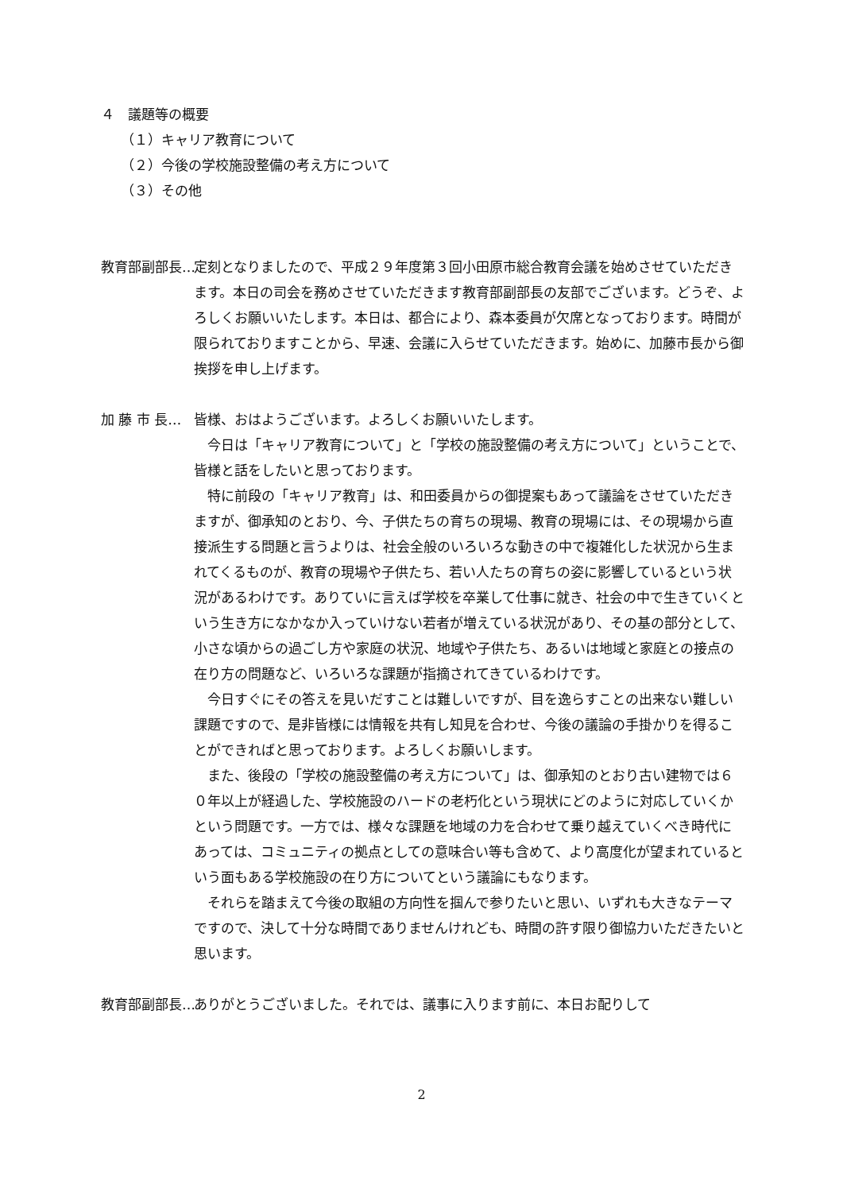４　議題等の概要
（１）キャリア教育について
（２）今後の学校施設整備の考え方について
（３）その他
教育部副部長… 定刻となりましたので、平成２９年度第３回小田原市総合教育会議を始めさせていただきます。本日の司会を務めさせていただきます教育部副部長の友部でございます。どうぞ、よろしくお願いいたします。本日は、都合により、森本委員が欠席となっております。時間が限られておりますことから、早速、会議に入らせていただきます。始めに、加藤市長から御挨拶を申し上げます。
加 藤 市 長… 皆様、おはようございます。よろしくお願いいたします。
今日は「キャリア教育について」と「学校の施設整備の考え方について」ということで、皆様と話をしたいと思っております。
特に前段の「キャリア教育」は、和田委員からの御提案もあって議論をさせていただきますが、御承知のとおり、今、子供たちの育ちの現場、教育の現場には、その現場から直接派生する問題と言うよりは、社会全般のいろいろな動きの中で複雑化した状況から生まれてくるものが、教育の現場や子供たち、若い人たちの育ちの姿に影響しているという状況があるわけです。ありていに言えば学校を卒業して仕事に就き、社会の中で生きていくという生き方になかなか入っていけない若者が増えている状況があり、その基の部分として、小さな頃からの過ごし方や家庭の状況、地域や子供たち、あるいは地域と家庭との接点の在り方の問題など、いろいろな課題が指摘されてきているわけです。
今日すぐにその答えを見いだすことは難しいですが、目を逸らすことの出来ない難しい課題ですので、是非皆様には情報を共有し知見を合わせ、今後の議論の手掛かりを得ることができればと思っております。よろしくお願いします。
また、後段の「学校の施設整備の考え方について」は、御承知のとおり古い建物では６０年以上が経過した、学校施設のハードの老朽化という現状にどのように対応していくかという問題です。一方では、様々な課題を地域の力を合わせて乗り越えていくべき時代にあっては、コミュニティの拠点としての意味合い等も含めて、より高度化が望まれているという面もある学校施設の在り方についてという議論にもなります。
それらを踏まえて今後の取組の方向性を掴んで参りたいと思い、いずれも大きなテーマですので、決して十分な時間でありませんけれども、時間の許す限り御協力いただきたいと思います。
教育部副部長… ありがとうございました。それでは、議事に入ります前に、本日お配りして
2